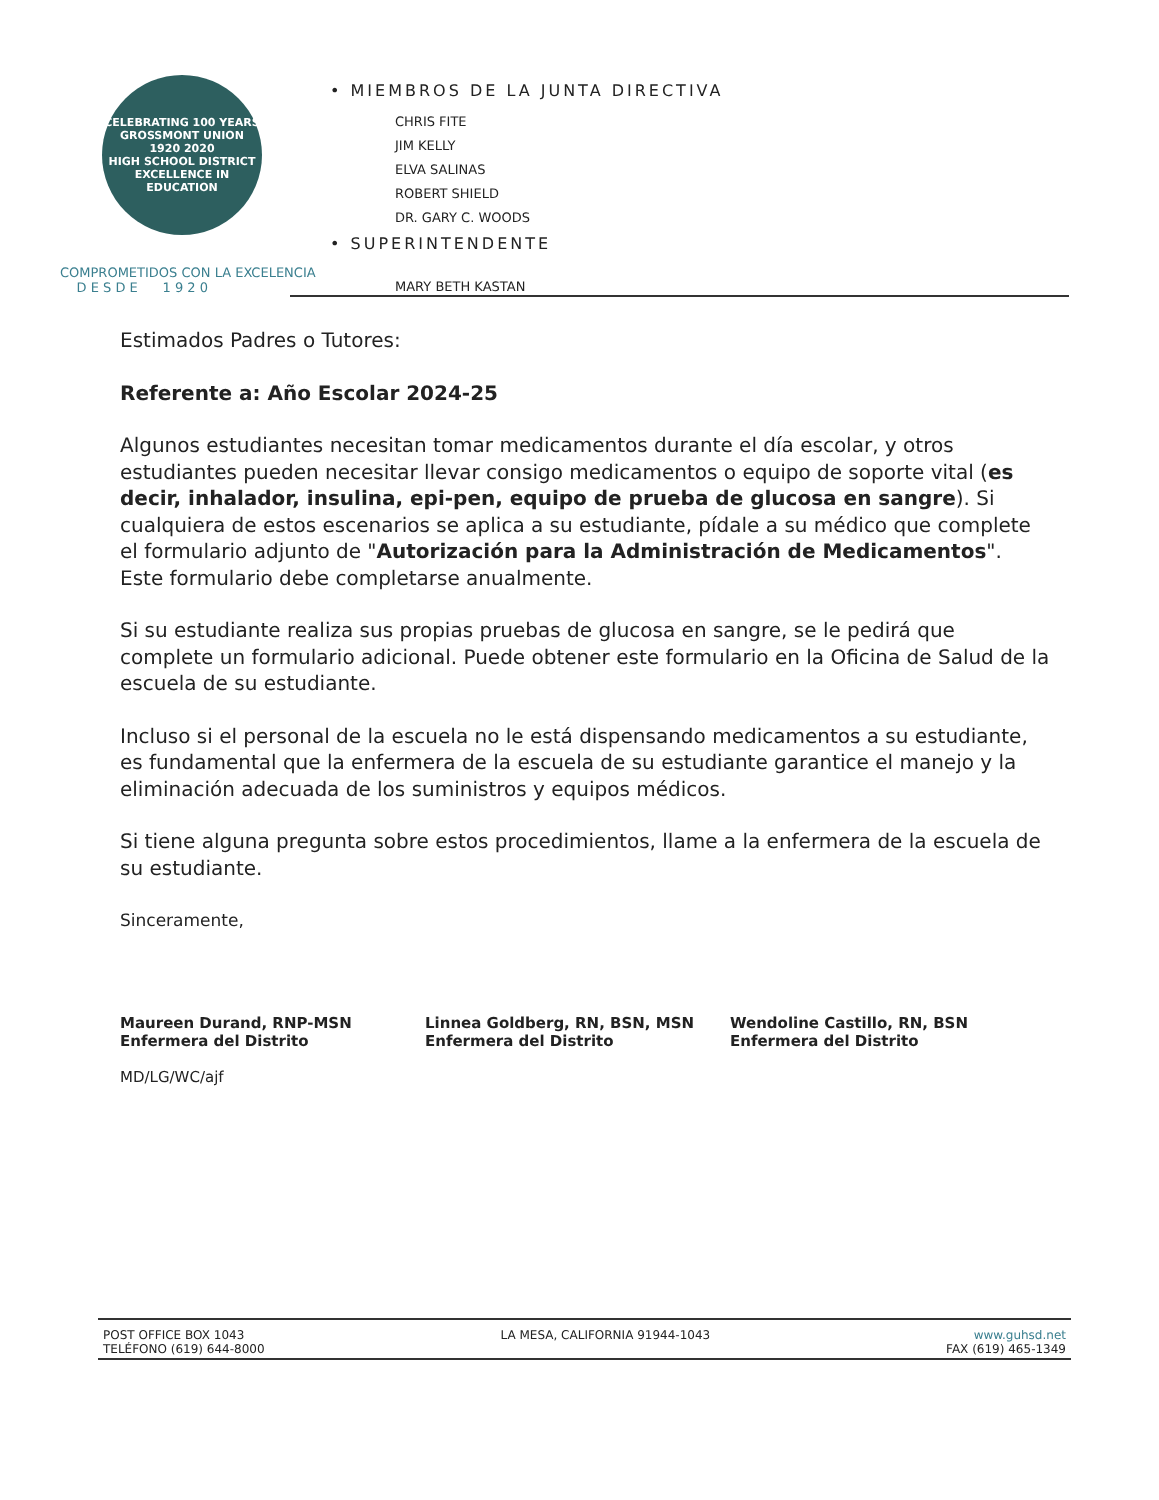CELEBRATING 100 YEARS
GROSSMONT UNION
1920 2020
HIGH SCHOOL DISTRICT
EXCELLENCE IN EDUCATION
COMPROMETIDOS CON LA EXCELENCIA
D E S D E 1 9 2 0
• MIEMBROS DE LA JUNTA DIRECTIVA
CHRIS FITE
JIM KELLY
ELVA SALINAS
ROBERT SHIELD
DR. GARY C. WOODS
• SUPERINTENDENTE
MARY BETH KASTAN
Estimados Padres o Tutores:
Referente a: Año Escolar 2024-25
Algunos estudiantes necesitan tomar medicamentos durante el día escolar, y otros estudiantes pueden necesitar llevar consigo medicamentos o equipo de soporte vital (es decir, inhalador, insulina, epi-pen, equipo de prueba de glucosa en sangre). Si cualquiera de estos escenarios se aplica a su estudiante, pídale a su médico que complete el formulario adjunto de "Autorización para la Administración de Medicamentos". Este formulario debe completarse anualmente.
Si su estudiante realiza sus propias pruebas de glucosa en sangre, se le pedirá que complete un formulario adicional. Puede obtener este formulario en la Oficina de Salud de la escuela de su estudiante.
Incluso si el personal de la escuela no le está dispensando medicamentos a su estudiante, es fundamental que la enfermera de la escuela de su estudiante garantice el manejo y la eliminación adecuada de los suministros y equipos médicos.
Si tiene alguna pregunta sobre estos procedimientos, llame a la enfermera de la escuela de su estudiante.
Sinceramente,
Maureen Durand, RNP-MSN
Enfermera del Distrito
MD/LG/WC/ajf
Linnea Goldberg, RN, BSN, MSN
Enfermera del Distrito
Wendoline Castillo, RN, BSN
Enfermera del Distrito
POST OFFICE BOX 1043
TELÉFONO (619) 644-8000
LA MESA, CALIFORNIA 91944-1043 www.guhsd.net
FAX (619) 465-1349